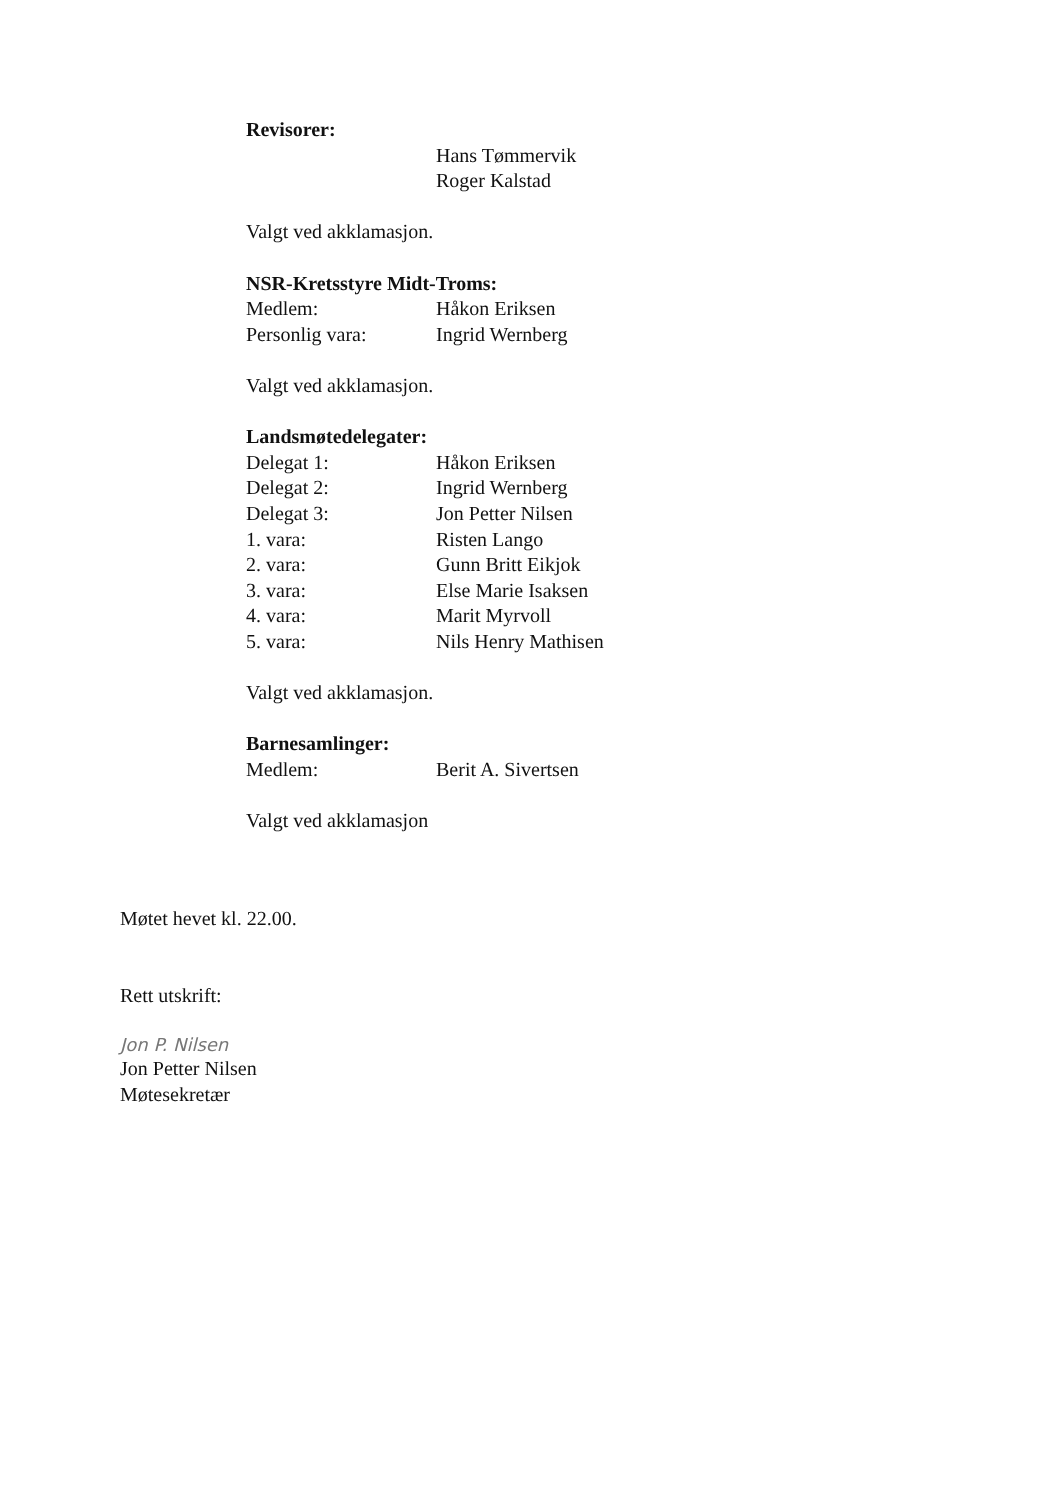Revisorer:
Hans Tømmervik
Roger Kalstad
Valgt ved akklamasjon.
NSR-Kretsstyre Midt-Troms:
Medlem: Håkon Eriksen
Personlig vara: Ingrid Wernberg
Valgt ved akklamasjon.
Landsmøtedelegater:
Delegat 1: Håkon Eriksen
Delegat 2: Ingrid Wernberg
Delegat 3: Jon Petter Nilsen
1. vara: Risten Lango
2. vara: Gunn Britt Eikjok
3. vara: Else Marie Isaksen
4. vara: Marit Myrvoll
5. vara: Nils Henry Mathisen
Valgt ved akklamasjon.
Barnesamlinger:
Medlem: Berit A. Sivertsen
Valgt ved akklamasjon
Møtet hevet kl. 22.00.
Rett utskrift:
Jon P. Nilsen
Jon Petter Nilsen
Møtesekretær